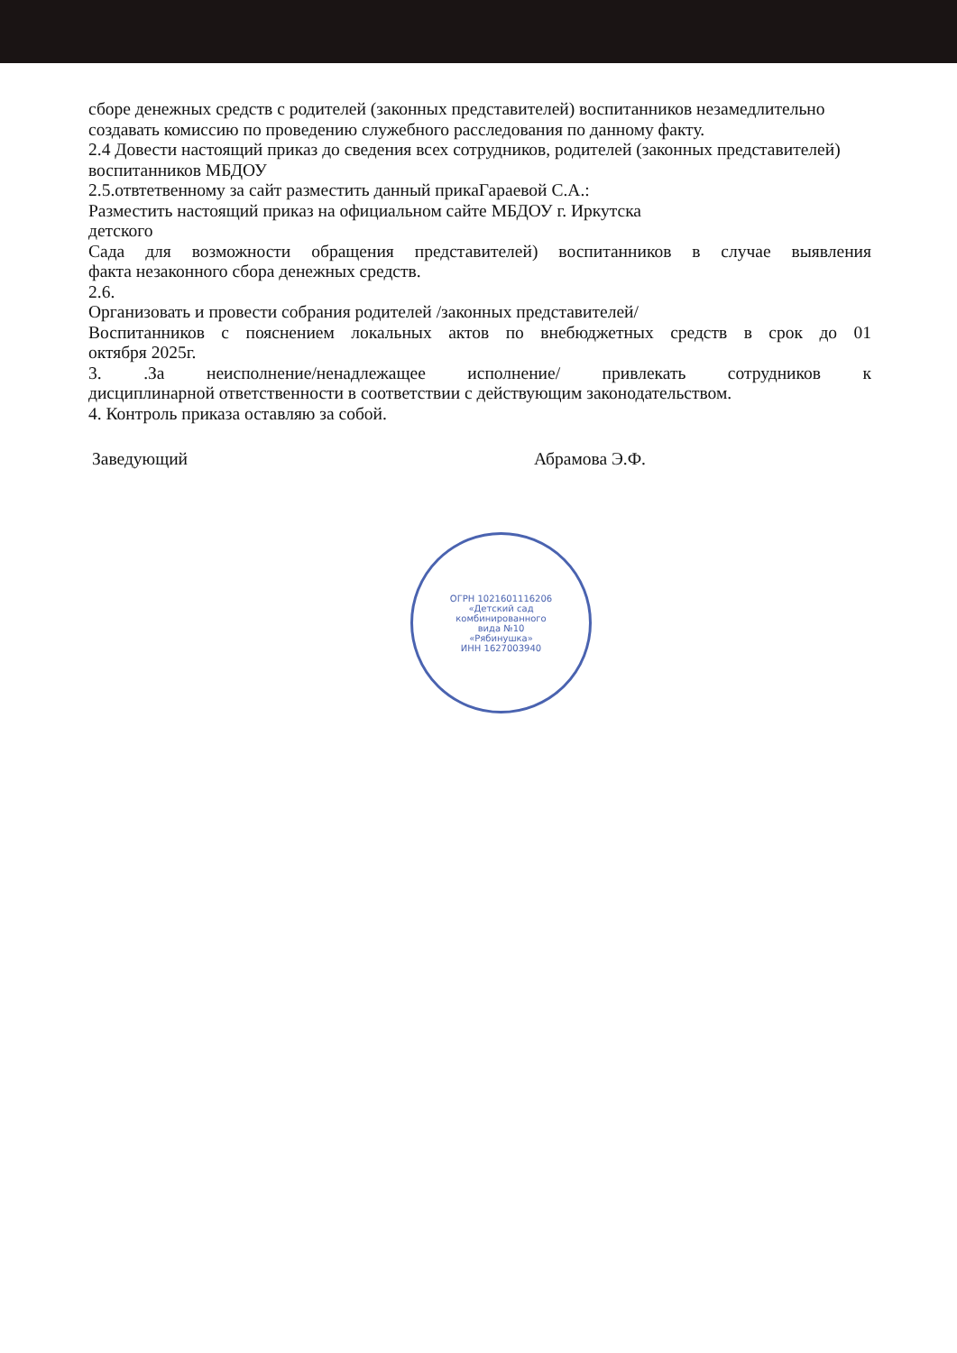сборе денежных средств с родителей (законных представителей) воспитанников незамедлительно создавать комиссию по проведению служебного расследования по данному факту.
2.4 Довести настоящий приказ до сведения всех сотрудников, родителей (законных представителей) воспитанников МБДОУ
2.5.отвтетвенному за сайт разместить данный прикаГараевой С.А.:
Разместить настоящий приказ на официальном сайте МБДОУ г. Иркутска
детского
Сада для возможности обращения представителей) воспитанников в случае выявления
факта незаконного сбора денежных средств.
2.6.
Организовать и провести собрания родителей /законных представителей/
Воспитанников с пояснением локальных актов по внебюджетных средств в срок до 01
октября 2025г.
3. .За неисполнение/ненадлежащее исполнение/ привлекать сотрудников к
дисциплинарной ответственности в соответствии с действующим законодательством.
4. Контроль приказа оставляю за собой.
Заведующий Абрамова Э.Ф.
ОГРН 1021601116206
«Детский сад
комбинированного
вида №10
«Рябинушка»
ИНН 1627003940